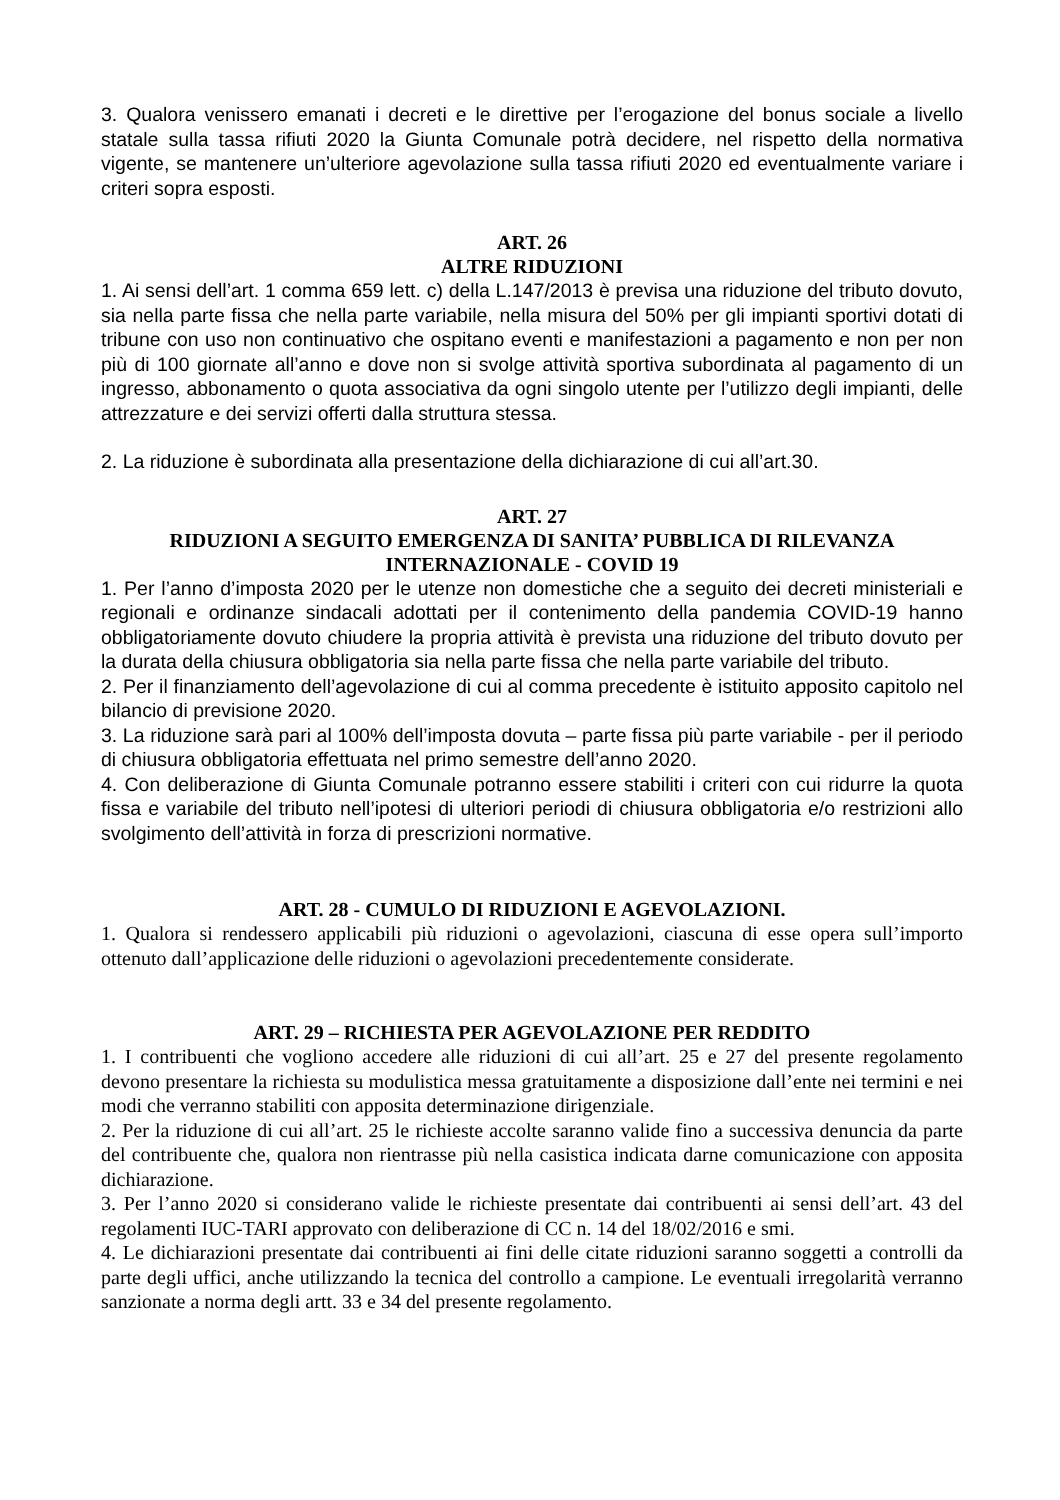3. Qualora venissero emanati i decreti e le direttive per l’erogazione del bonus sociale a livello statale sulla tassa rifiuti 2020 la Giunta Comunale potrà decidere, nel rispetto della normativa vigente, se mantenere un’ulteriore agevolazione sulla tassa rifiuti 2020 ed eventualmente variare i criteri sopra esposti.
ART. 26
ALTRE RIDUZIONI
1. Ai sensi dell’art. 1 comma 659 lett. c) della L.147/2013 è previsa una riduzione del tributo dovuto, sia nella parte fissa che nella parte variabile, nella misura del 50% per gli impianti sportivi dotati di tribune con uso non continuativo che ospitano eventi e manifestazioni a pagamento e non per non più di 100 giornate all’anno e dove non si svolge attività sportiva subordinata al pagamento di un ingresso, abbonamento o quota associativa da ogni singolo utente per l’utilizzo degli impianti, delle attrezzature e dei servizi offerti dalla struttura stessa.
2. La riduzione è subordinata alla presentazione della dichiarazione di cui all’art.30.
ART. 27
RIDUZIONI A SEGUITO EMERGENZA DI SANITA’ PUBBLICA DI RILEVANZA INTERNAZIONALE - COVID 19
1. Per l’anno d’imposta 2020 per le utenze non domestiche che a seguito dei decreti ministeriali e regionali e ordinanze sindacali adottati per il contenimento della pandemia COVID-19 hanno obbligatoriamente dovuto chiudere la propria attività è prevista una riduzione del tributo dovuto per la durata della chiusura obbligatoria sia nella parte fissa che nella parte variabile del tributo.
2. Per il finanziamento dell’agevolazione di cui al comma precedente è istituito apposito capitolo nel bilancio di previsione 2020.
3. La riduzione sarà pari al 100% dell’imposta dovuta – parte fissa più parte variabile - per il periodo di chiusura obbligatoria effettuata nel primo semestre dell’anno 2020.
4. Con deliberazione di Giunta Comunale potranno essere stabiliti i criteri con cui ridurre la quota fissa e variabile del tributo nell’ipotesi di ulteriori periodi di chiusura obbligatoria e/o restrizioni allo svolgimento dell’attività in forza di prescrizioni normative.
ART. 28 - CUMULO DI RIDUZIONI E AGEVOLAZIONI.
1. Qualora si rendessero applicabili più riduzioni o agevolazioni, ciascuna di esse opera sull’importo ottenuto dall’applicazione delle riduzioni o agevolazioni precedentemente considerate.
ART. 29 – RICHIESTA PER AGEVOLAZIONE PER REDDITO
1. I contribuenti che vogliono accedere alle riduzioni di cui all’art. 25 e 27 del presente regolamento devono presentare la richiesta su modulistica messa gratuitamente a disposizione dall’ente nei termini e nei modi che verranno stabiliti con apposita determinazione dirigenziale.
2. Per la riduzione di cui all’art. 25 le richieste accolte saranno valide fino a successiva denuncia da parte del contribuente che, qualora non rientrasse più nella casistica indicata darne comunicazione con apposita dichiarazione.
3. Per l’anno 2020 si considerano valide le richieste presentate dai contribuenti ai sensi dell’art. 43 del regolamenti IUC-TARI approvato con deliberazione di CC n. 14 del 18/02/2016 e smi.
4. Le dichiarazioni presentate dai contribuenti ai fini delle citate riduzioni saranno soggetti a controlli da parte degli uffici, anche utilizzando la tecnica del controllo a campione. Le eventuali irregolarità verranno sanzionate a norma degli artt. 33 e 34 del presente regolamento.